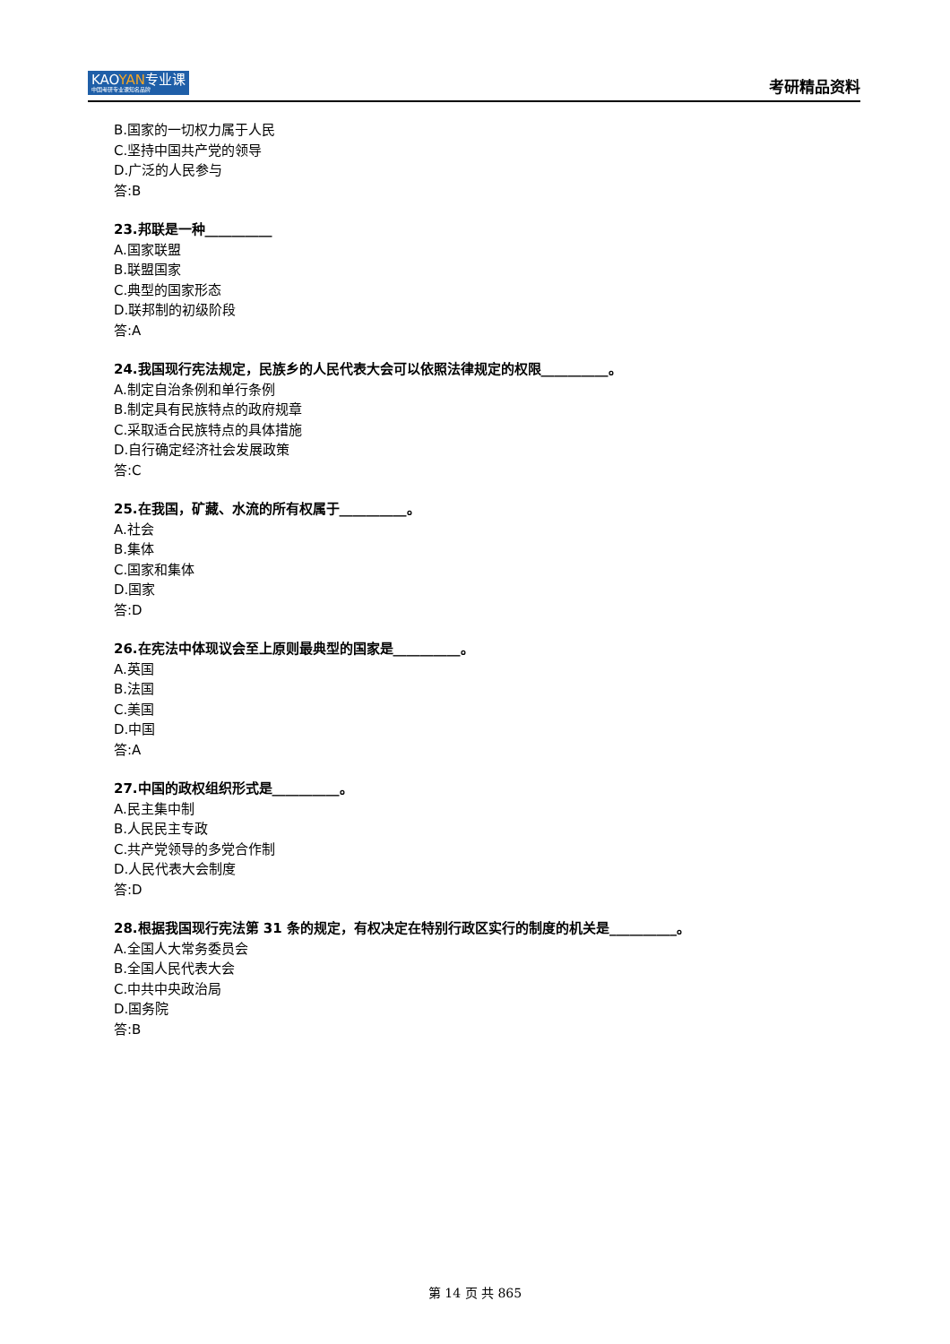KAOYAN专业课
中国考研专业课知名品牌
考研精品资料
B.国家的一切权力属于人民
C.坚持中国共产党的领导
D.广泛的人民参与
答:B
23.邦联是一种__________
A.国家联盟
B.联盟国家
C.典型的国家形态
D.联邦制的初级阶段
答:A
24.我国现行宪法规定，民族乡的人民代表大会可以依照法律规定的权限__________。
A.制定自治条例和单行条例
B.制定具有民族特点的政府规章
C.采取适合民族特点的具体措施
D.自行确定经济社会发展政策
答:C
25.在我国，矿藏、水流的所有权属于__________。
A.社会
B.集体
C.国家和集体
D.国家
答:D
26.在宪法中体现议会至上原则最典型的国家是__________。
A.英国
B.法国
C.美国
D.中国
答:A
27.中国的政权组织形式是__________。
A.民主集中制
B.人民民主专政
C.共产党领导的多党合作制
D.人民代表大会制度
答:D
28.根据我国现行宪法第 31 条的规定，有权决定在特别行政区实行的制度的机关是__________。
A.全国人大常务委员会
B.全国人民代表大会
C.中共中央政治局
D.国务院
答:B
第 14 页 共 865